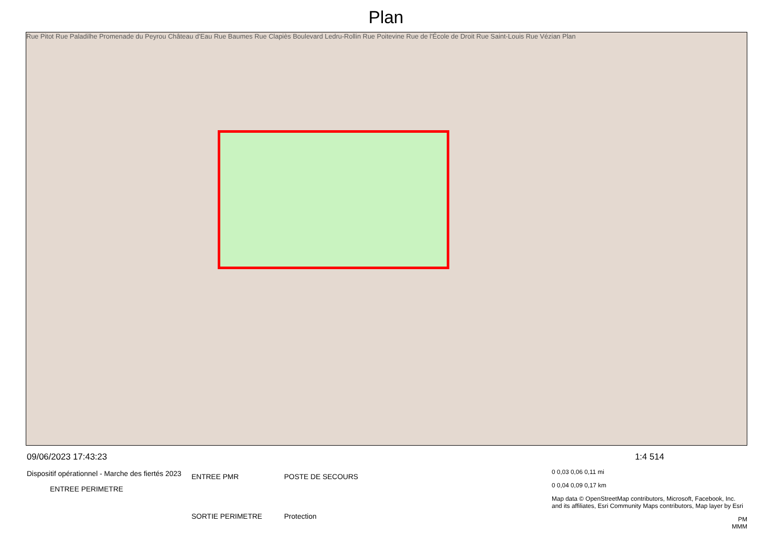Plan
Rue Pitot Rue Paladilhe Promenade du Peyrou Château d'Eau Rue Baumes Rue Clapiès Boulevard Ledru-Rollin Rue Poitevine Rue de l'École de Droit Rue Saint-Louis Rue Vézian Plan
09/06/2023 17:43:23
Dispositif opérationnel - Marche des fiertés 2023
ENTREE PERIMETRE
ENTREE PMR POSTE DE SECOURS SORTIE PERIMETRE Protection
1:4 514
0 0,03 0,06 0,11 mi
0 0,04 0,09 0,17 km
Map data © OpenStreetMap contributors, Microsoft, Facebook, Inc. and its affiliates, Esri Community Maps contributors, Map layer by Esri
PM
MMM